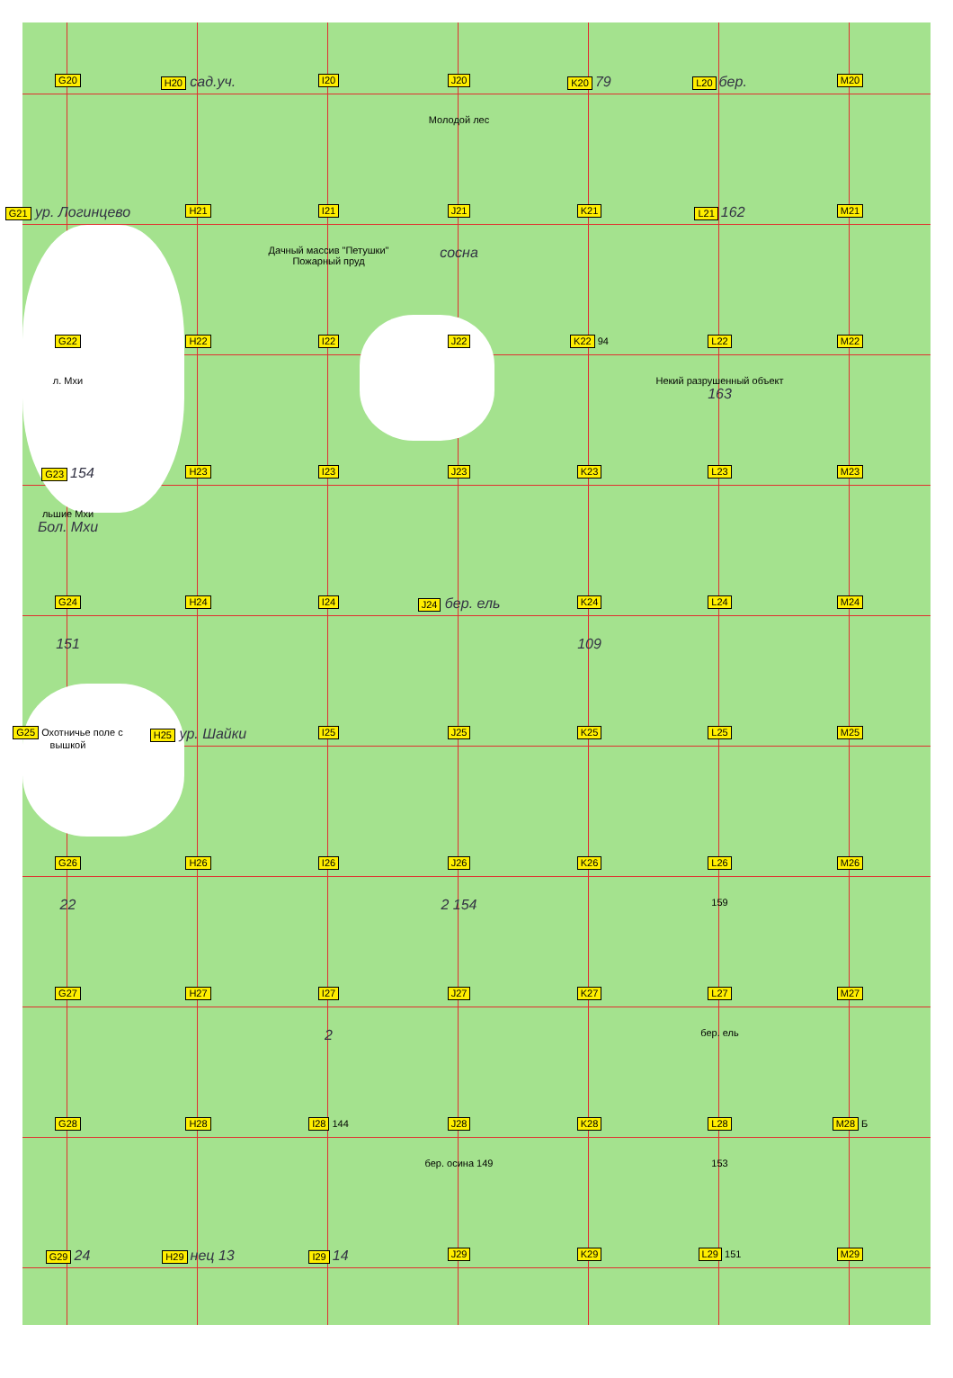G20
H20 сад.уч.
I20
J20
Молодой лес
K20 79
L20 бер.
M20
G21 ур. Логинцево
H21
I21
Дачный массив "Петушки" Пожарный пруд
J21
сосна
K21
L21 162
M21
G22
л. Мхи
H22
I22
J22
K22 94
L22
Некий разрушенный объект
163
M22
G23 154
льшие Мхи
Бол. Мхи
H23
I23
J23
K23
L23
M23
G24
151
H24
I24
J24 бер. ель
K24
109
L24
M24
G25 Охотничье поле с вышкой
H25 ур. Шайки
I25
J25
K25
L25
M25
G26
22
H26
I26
J26
2 154
K26
L26
159
M26
G27
H27
I27
2
J27
K27
L27
бер. ель
M27
G28
H28
I28 144
J28
бер. осина 149
K28
L28
153
M28 Б
G29 24
H29 нец 13
I29 14
J29
K29
L29 151
M29